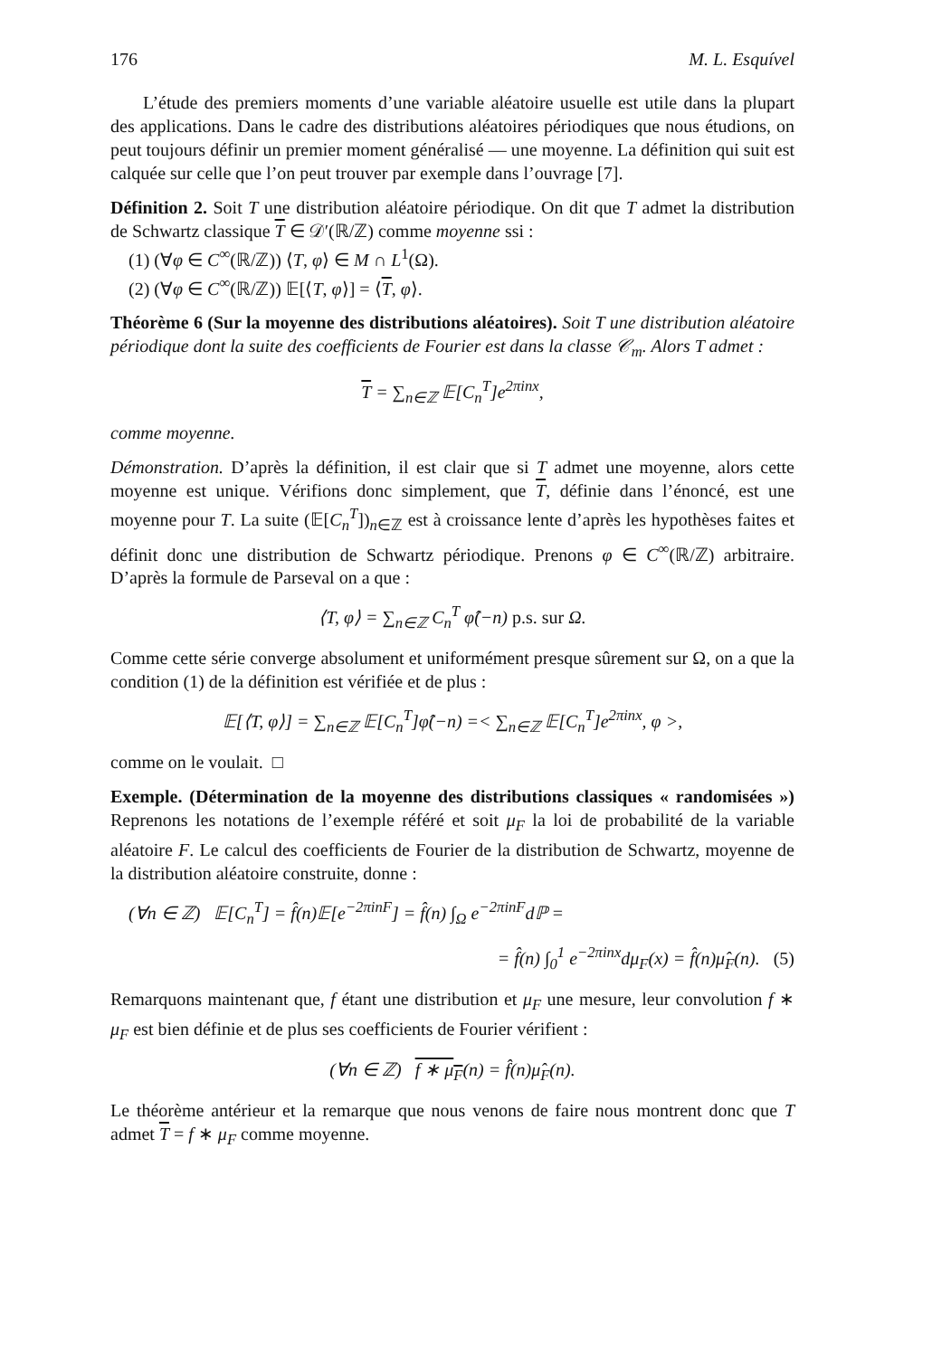176 M. L. Esquível
L’étude des premiers moments d’une variable aléatoire usuelle est utile dans la plupart des applications. Dans le cadre des distributions aléatoires périodiques que nous étudions, on peut toujours définir un premier moment généralisé — une moyenne. La définition qui suit est calquée sur celle que l’on peut trouver par exemple dans l’ouvrage [7].
Définition 2. Soit T une distribution aléatoire périodique. On dit que T admet la distribution de Schwartz classique T ∈ 𝒟′(ℝ/ℤ) comme moyenne ssi :
(1) (∀φ ∈ C<sup>∞</sup>(ℝ/ℤ)) ⟨T, φ⟩ ∈ M ∩ L<sup>1</sup>(Ω).
(2) (∀φ ∈ C<sup>∞</sup>(ℝ/ℤ)) 𝔼[⟨T, φ⟩] = ⟨T, φ⟩.
Théorème 6 (Sur la moyenne des distributions aléatoires). Soit T une distribution aléatoire périodique dont la suite des coefficients de Fourier est dans la classe 𝒞<sub>m</sub>. Alors T admet :
T = ∑<sub>n∈ℤ</sub> 𝔼[C<sub>n</sub><sup>T</sup>]e<sup>2πinx</sup>,
comme moyenne.
Démonstration. D’après la définition, il est clair que si T admet une moyenne, alors cette moyenne est unique. Vérifions donc simplement, que T, définie dans l’énoncé, est une moyenne pour T. La suite (𝔼[C<sub>n</sub><sup>T</sup>])<sub>n∈ℤ</sub> est à croissance lente d’après les hypothèses faites et définit donc une distribution de Schwartz périodique. Prenons φ ∈ C<sup>∞</sup>(ℝ/ℤ) arbitraire. D’après la formule de Parseval on a que :
⟨T, φ⟩ = ∑<sub>n∈ℤ</sub> C<sub>n</sub><sup>T</sup> φ̂(−n) p.s. sur Ω.
Comme cette série converge absolument et uniformément presque sûrement sur Ω, on a que la condition (1) de la définition est vérifiée et de plus :
𝔼[⟨T, φ⟩] = ∑<sub>n∈ℤ</sub> 𝔼[C<sub>n</sub><sup>T</sup>]φ̂(−n) =< ∑<sub>n∈ℤ</sub> 𝔼[C<sub>n</sub><sup>T</sup>]e<sup>2πinx</sup>, φ >,
comme on le voulait. □
Exemple. (Détermination de la moyenne des distributions classiques « randomisées ») Reprenons les notations de l’exemple référé et soit μ<sub>F</sub> la loi de probabilité de la variable aléatoire F. Le calcul des coefficients de Fourier de la distribution de Schwartz, moyenne de la distribution aléatoire construite, donne :
(∀n ∈ ℤ) 𝔼[C<sub>n</sub><sup>T</sup>] = f̂(n)𝔼[e<sup>−2πinF</sup>] = f̂(n) ∫<sub>Ω</sub> e<sup>−2πinF</sup>dℙ =
= f̂(n) ∫<sub>0</sub><sup>1</sup> e<sup>−2πinx</sup>dμ<sub>F</sub>(x) = f̂(n)μ̂<sub>F</sub>(n). (5)
Remarquons maintenant que, f étant une distribution et μ<sub>F</sub> une mesure, leur convolution f ∗ μ<sub>F</sub> est bien définie et de plus ses coefficients de Fourier vérifient :
(∀n ∈ ℤ) f ∗ μ<sub>F</sub>(n) = f̂(n)μ̂<sub>F</sub>(n).
Le théorème antérieur et la remarque que nous venons de faire nous montrent donc que T admet T = f ∗ μ<sub>F</sub> comme moyenne.